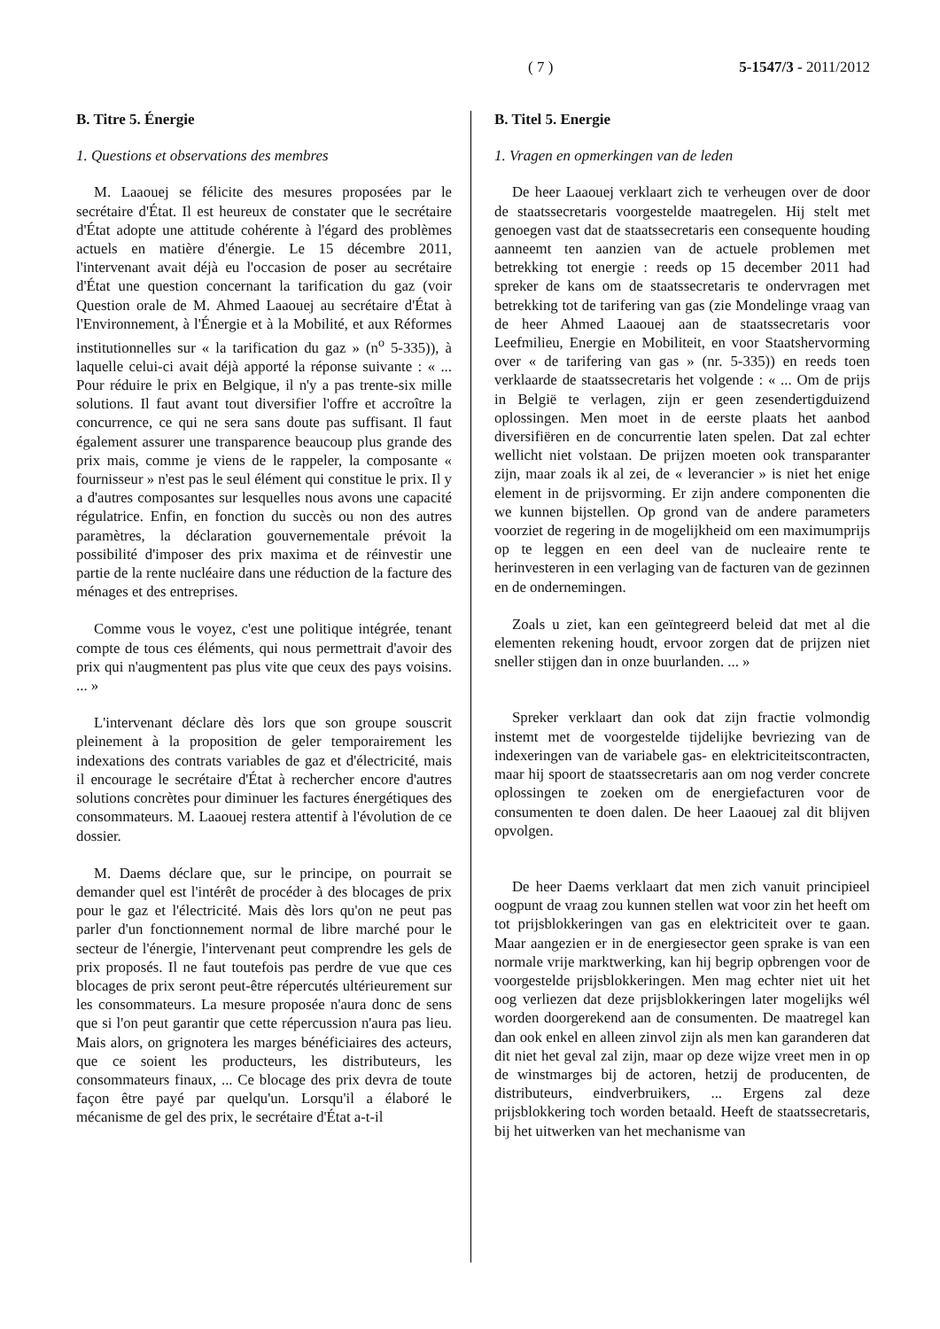( 7 ) 5-1547/3 - 2011/2012
B. Titre 5. Énergie
1. Questions et observations des membres
M. Laaouej se félicite des mesures proposées par le secrétaire d'État. Il est heureux de constater que le secrétaire d'État adopte une attitude cohérente à l'égard des problèmes actuels en matière d'énergie. Le 15 décembre 2011, l'intervenant avait déjà eu l'occasion de poser au secrétaire d'État une question concernant la tarification du gaz (voir Question orale de M. Ahmed Laaouej au secrétaire d'État à l'Environnement, à l'Énergie et à la Mobilité, et aux Réformes institutionnelles sur « la tarification du gaz » (n<sup>o</sup> 5-335)), à laquelle celui-ci avait déjà apporté la réponse suivante : « ... Pour réduire le prix en Belgique, il n'y a pas trente-six mille solutions. Il faut avant tout diversifier l'offre et accroître la concurrence, ce qui ne sera sans doute pas suffisant. Il faut également assurer une transparence beaucoup plus grande des prix mais, comme je viens de le rappeler, la composante « fournisseur » n'est pas le seul élément qui constitue le prix. Il y a d'autres composantes sur lesquelles nous avons une capacité régulatrice. Enfin, en fonction du succès ou non des autres paramètres, la déclaration gouvernementale prévoit la possibilité d'imposer des prix maxima et de réinvestir une partie de la rente nucléaire dans une réduction de la facture des ménages et des entreprises.
Comme vous le voyez, c'est une politique intégrée, tenant compte de tous ces éléments, qui nous permettrait d'avoir des prix qui n'augmentent pas plus vite que ceux des pays voisins. ... »
L'intervenant déclare dès lors que son groupe souscrit pleinement à la proposition de geler temporairement les indexations des contrats variables de gaz et d'électricité, mais il encourage le secrétaire d'État à rechercher encore d'autres solutions concrètes pour diminuer les factures énergétiques des consommateurs. M. Laaouej restera attentif à l'évolution de ce dossier.
M. Daems déclare que, sur le principe, on pourrait se demander quel est l'intérêt de procéder à des blocages de prix pour le gaz et l'électricité. Mais dès lors qu'on ne peut pas parler d'un fonctionnement normal de libre marché pour le secteur de l'énergie, l'intervenant peut comprendre les gels de prix proposés. Il ne faut toutefois pas perdre de vue que ces blocages de prix seront peut-être répercutés ultérieurement sur les consommateurs. La mesure proposée n'aura donc de sens que si l'on peut garantir que cette répercussion n'aura pas lieu. Mais alors, on grignotera les marges bénéficiaires des acteurs, que ce soient les producteurs, les distributeurs, les consommateurs finaux, ... Ce blocage des prix devra de toute façon être payé par quelqu'un. Lorsqu'il a élaboré le mécanisme de gel des prix, le secrétaire d'État a-t-il
B. Titel 5. Energie
1. Vragen en opmerkingen van de leden
De heer Laaouej verklaart zich te verheugen over de door de staatssecretaris voorgestelde maatregelen. Hij stelt met genoegen vast dat de staatssecretaris een consequente houding aanneemt ten aanzien van de actuele problemen met betrekking tot energie : reeds op 15 december 2011 had spreker de kans om de staatssecretaris te ondervragen met betrekking tot de tarifering van gas (zie Mondelinge vraag van de heer Ahmed Laaouej aan de staatssecretaris voor Leefmilieu, Energie en Mobiliteit, en voor Staatshervorming over « de tarifering van gas » (nr. 5-335)) en reeds toen verklaarde de staatssecretaris het volgende : « ... Om de prijs in België te verlagen, zijn er geen zesendertigduizend oplossingen. Men moet in de eerste plaats het aanbod diversifiëren en de concurrentie laten spelen. Dat zal echter wellicht niet volstaan. De prijzen moeten ook transparanter zijn, maar zoals ik al zei, de « leverancier » is niet het enige element in de prijsvorming. Er zijn andere componenten die we kunnen bijstellen. Op grond van de andere parameters voorziet de regering in de mogelijkheid om een maximumprijs op te leggen en een deel van de nucleaire rente te herinvesteren in een verlaging van de facturen van de gezinnen en de ondernemingen.
Zoals u ziet, kan een geïntegreerd beleid dat met al die elementen rekening houdt, ervoor zorgen dat de prijzen niet sneller stijgen dan in onze buurlanden. ... »
Spreker verklaart dan ook dat zijn fractie volmondig instemt met de voorgestelde tijdelijke bevriezing van de indexeringen van de variabele gas- en elektriciteitscontracten, maar hij spoort de staatssecretaris aan om nog verder concrete oplossingen te zoeken om de energiefacturen voor de consumenten te doen dalen. De heer Laaouej zal dit blijven opvolgen.
De heer Daems verklaart dat men zich vanuit principieel oogpunt de vraag zou kunnen stellen wat voor zin het heeft om tot prijsblokkeringen van gas en elektriciteit over te gaan. Maar aangezien er in de energiesector geen sprake is van een normale vrije marktwerking, kan hij begrip opbrengen voor de voorgestelde prijsblokkeringen. Men mag echter niet uit het oog verliezen dat deze prijsblokkeringen later mogelijks wél worden doorgerekend aan de consumenten. De maatregel kan dan ook enkel en alleen zinvol zijn als men kan garanderen dat dit niet het geval zal zijn, maar op deze wijze vreet men in op de winstmarges bij de actoren, hetzij de producenten, de distributeurs, eindverbruikers, ... Ergens zal deze prijsblokkering toch worden betaald. Heeft de staatssecretaris, bij het uitwerken van het mechanisme van